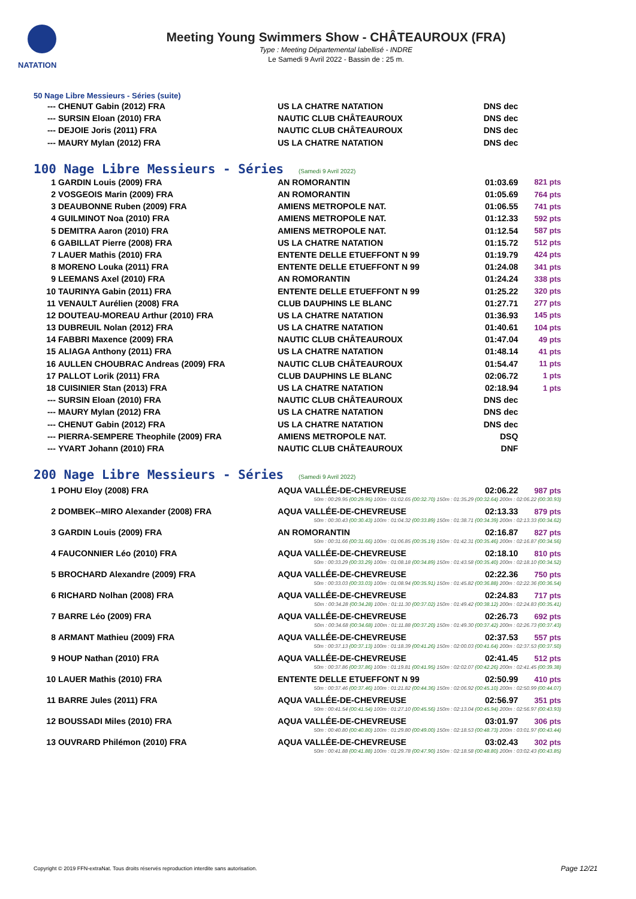NATATION
Meeting Young Swimmers Show - CHÂTEAUROUX (FRA)
Type : Meeting Départemental labellisé - INDRE
Le Samedi 9 Avril 2022 - Bassin de : 25 m.
50 Nage Libre Messieurs - Séries (suite)
| --- | CHENUT Gabin (2012) FRA | US LA CHATRE NATATION | DNS dec | |
| --- | SURSIN Eloan (2010) FRA | NAUTIC CLUB CHÂTEAUROUX | DNS dec | |
| --- | DEJOIE Joris (2011) FRA | NAUTIC CLUB CHÂTEAUROUX | DNS dec | |
| --- | MAURY Mylan (2012) FRA | US LA CHATRE NATATION | DNS dec | |
100 Nage Libre Messieurs - Séries (Samedi 9 Avril 2022)
| 1 | GARDIN Louis (2009) FRA | AN ROMORANTIN | 01:03.69 | 821 pts |
| 2 | VOSGEOIS Marin (2009) FRA | AN ROMORANTIN | 01:05.69 | 764 pts |
| 3 | DEAUBONNE Ruben (2009) FRA | AMIENS METROPOLE NAT. | 01:06.55 | 741 pts |
| 4 | GUILMINOT Noa (2010) FRA | AMIENS METROPOLE NAT. | 01:12.33 | 592 pts |
| 5 | DEMITRA Aaron (2010) FRA | AMIENS METROPOLE NAT. | 01:12.54 | 587 pts |
| 6 | GABILLAT Pierre (2008) FRA | US LA CHATRE NATATION | 01:15.72 | 512 pts |
| 7 | LAUER Mathis (2010) FRA | ENTENTE DELLE ETUEFFONT N 99 | 01:19.79 | 424 pts |
| 8 | MORENO Louka (2011) FRA | ENTENTE DELLE ETUEFFONT N 99 | 01:24.08 | 341 pts |
| 9 | LEEMANS Axel (2010) FRA | AN ROMORANTIN | 01:24.24 | 338 pts |
| 10 | TAURINYA Gabin (2011) FRA | ENTENTE DELLE ETUEFFONT N 99 | 01:25.22 | 320 pts |
| 11 | VENAULT Aurélien (2008) FRA | CLUB DAUPHINS LE BLANC | 01:27.71 | 277 pts |
| 12 | DOUTEAU-MOREAU Arthur (2010) FRA | US LA CHATRE NATATION | 01:36.93 | 145 pts |
| 13 | DUBREUIL Nolan (2012) FRA | US LA CHATRE NATATION | 01:40.61 | 104 pts |
| 14 | FABBRI Maxence (2009) FRA | NAUTIC CLUB CHÂTEAUROUX | 01:47.04 | 49 pts |
| 15 | ALIAGA Anthony (2011) FRA | US LA CHATRE NATATION | 01:48.14 | 41 pts |
| 16 | AULLEN CHOUBRAC Andreas (2009) FRA | NAUTIC CLUB CHÂTEAUROUX | 01:54.47 | 11 pts |
| 17 | PALLOT Lorik (2011) FRA | CLUB DAUPHINS LE BLANC | 02:06.72 | 1 pts |
| 18 | CUISINIER Stan (2013) FRA | US LA CHATRE NATATION | 02:18.94 | 1 pts |
| --- | SURSIN Eloan (2010) FRA | NAUTIC CLUB CHÂTEAUROUX | DNS dec | |
| --- | MAURY Mylan (2012) FRA | US LA CHATRE NATATION | DNS dec | |
| --- | CHENUT Gabin (2012) FRA | US LA CHATRE NATATION | DNS dec | |
| --- | PIERRA-SEMPERE Theophile (2009) FRA | AMIENS METROPOLE NAT. | DSQ | |
| --- | YVART Johann (2010) FRA | NAUTIC CLUB CHÂTEAUROUX | DNF | |
200 Nage Libre Messieurs - Séries (Samedi 9 Avril 2022)
| 1 | POHU Eloy (2008) FRA | AQUA VALLÉE-DE-CHEVREUSE | 02:06.22 | 987 pts |
| 50m : 00:29.95 (00:29.95) 100m : 01:02.65 (00:32.70) 150m : 01:35.29 (00:32.64) 200m : 02:06.22 (00:30.93) | | | | |
| 2 | DOMBEK--MIRO Alexander (2008) FRA | AQUA VALLÉE-DE-CHEVREUSE | 02:13.33 | 879 pts |
| 50m : 00:30.43 (00:30.43) 100m : 01:04.32 (00:33.89) 150m : 01:38.71 (00:34.39) 200m : 02:13.33 (00:34.62) | | | | |
| 3 | GARDIN Louis (2009) FRA | AN ROMORANTIN | 02:16.87 | 827 pts |
| 50m : 00:31.66 (00:31.66) 100m : 01:06.85 (00:35.19) 150m : 01:42.31 (00:35.46) 200m : 02:16.87 (00:34.56) | | | | |
| 4 | FAUCONNIER Léo (2010) FRA | AQUA VALLÉE-DE-CHEVREUSE | 02:18.10 | 810 pts |
| 50m : 00:33.29 (00:33.29) 100m : 01:08.18 (00:34.89) 150m : 01:43.58 (00:35.40) 200m : 02:18.10 (00:34.52) | | | | |
| 5 | BROCHARD Alexandre (2009) FRA | AQUA VALLÉE-DE-CHEVREUSE | 02:22.36 | 750 pts |
| 50m : 00:33.03 (00:33.03) 100m : 01:08.94 (00:35.91) 150m : 01:45.82 (00:36.88) 200m : 02:22.36 (00:36.54) | | | | |
| 6 | RICHARD Nolhan (2008) FRA | AQUA VALLÉE-DE-CHEVREUSE | 02:24.83 | 717 pts |
| 50m : 00:34.28 (00:34.28) 100m : 01:11.30 (00:37.02) 150m : 01:49.42 (00:38.12) 200m : 02:24.83 (00:35.41) | | | | |
| 7 | BARRE Léo (2009) FRA | AQUA VALLÉE-DE-CHEVREUSE | 02:26.73 | 692 pts |
| 50m : 00:34.68 (00:34.68) 100m : 01:11.88 (00:37.20) 150m : 01:49.30 (00:37.42) 200m : 02:26.73 (00:37.43) | | | | |
| 8 | ARMANT Mathieu (2009) FRA | AQUA VALLÉE-DE-CHEVREUSE | 02:37.53 | 557 pts |
| 50m : 00:37.13 (00:37.13) 100m : 01:18.39 (00:41.26) 150m : 02:00.03 (00:41.64) 200m : 02:37.53 (00:37.50) | | | | |
| 9 | HOUP Nathan (2010) FRA | AQUA VALLÉE-DE-CHEVREUSE | 02:41.45 | 512 pts |
| 50m : 00:37.86 (00:37.86) 100m : 01:19.81 (00:41.95) 150m : 02:02.07 (00:42.26) 200m : 02:41.45 (00:39.38) | | | | |
| 10 | LAUER Mathis (2010) FRA | ENTENTE DELLE ETUEFFONT N 99 | 02:50.99 | 410 pts |
| 50m : 00:37.46 (00:37.46) 100m : 01:21.82 (00:44.36) 150m : 02:06.92 (00:45.10) 200m : 02:50.99 (00:44.07) | | | | |
| 11 | BARRE Jules (2011) FRA | AQUA VALLÉE-DE-CHEVREUSE | 02:56.97 | 351 pts |
| 50m : 00:41.54 (00:41.54) 100m : 01:27.10 (00:45.56) 150m : 02:13.04 (00:45.94) 200m : 02:56.97 (00:43.93) | | | | |
| 12 | BOUSSADI Miles (2010) FRA | AQUA VALLÉE-DE-CHEVREUSE | 03:01.97 | 306 pts |
| 50m : 00:40.80 (00:40.80) 100m : 01:29.80 (00:49.00) 150m : 02:18.53 (00:48.73) 200m : 03:01.97 (00:43.44) | | | | |
| 13 | OUVRARD Philémon (2010) FRA | AQUA VALLÉE-DE-CHEVREUSE | 03:02.43 | 302 pts |
| 50m : 00:41.88 (00:41.88) 100m : 01:29.78 (00:47.90) 150m : 02:18.58 (00:48.80) 200m : 03:02.43 (00:43.85) | | | | |
Copyright © 2019 FFN-extraNat. Tous droits réservés reproduction interdite sans autorisation.
Page 12/21